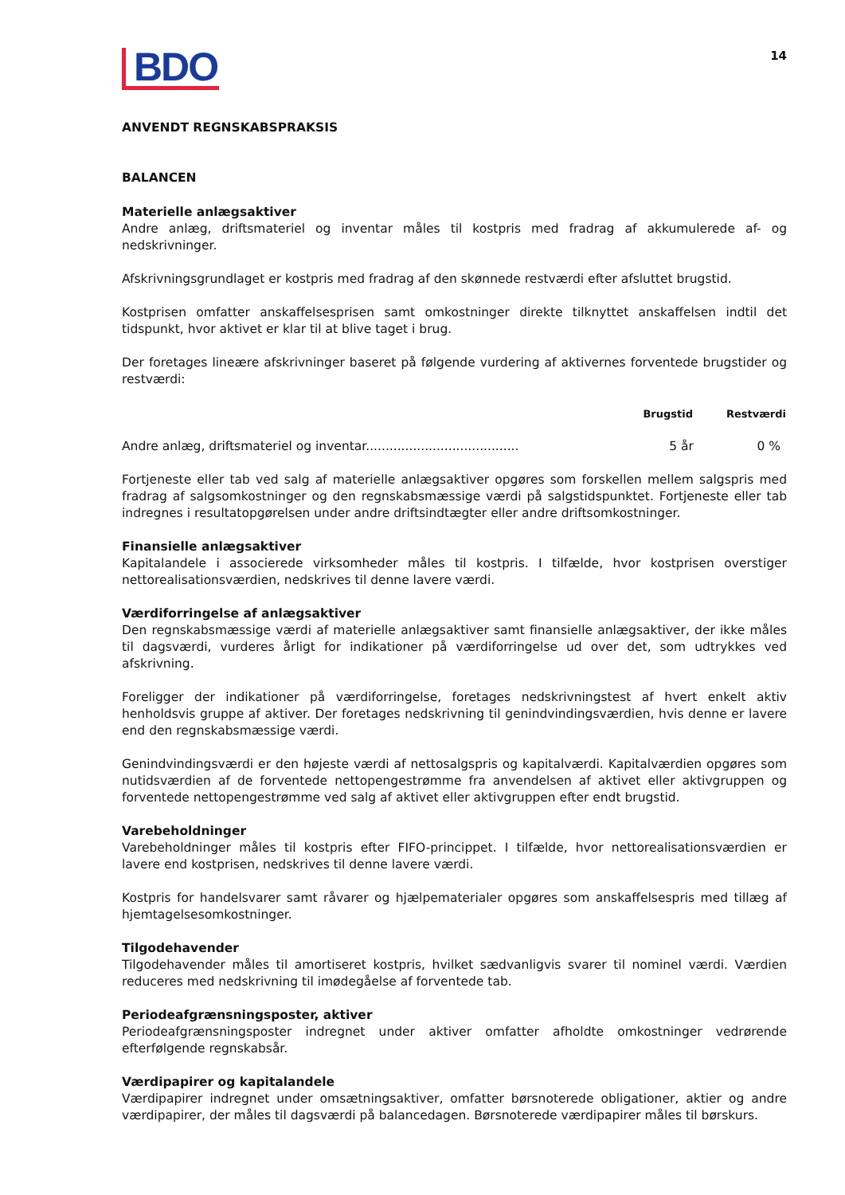BDO
14
ANVENDT REGNSKABSPRAKSIS
BALANCEN
Materielle anlægsaktiver
Andre anlæg, driftsmateriel og inventar måles til kostpris med fradrag af akkumulerede af- og nedskrivninger.
Afskrivningsgrundlaget er kostpris med fradrag af den skønnede restværdi efter afsluttet brugstid.
Kostprisen omfatter anskaffelsesprisen samt omkostninger direkte tilknyttet anskaffelsen indtil det tidspunkt, hvor aktivet er klar til at blive taget i brug.
Der foretages lineære afskrivninger baseret på følgende vurdering af aktivernes forventede brugstider og restværdi:
| | Brugstid | Restværdi |
| --- | --- | --- |
| Andre anlæg, driftsmateriel og inventar....................................... | 5 år | 0 % |
Fortjeneste eller tab ved salg af materielle anlægsaktiver opgøres som forskellen mellem salgspris med fradrag af salgsomkostninger og den regnskabsmæssige værdi på salgstidspunktet. Fortjeneste eller tab indregnes i resultatopgørelsen under andre driftsindtægter eller andre driftsomkostninger.
Finansielle anlægsaktiver
Kapitalandele i associerede virksomheder måles til kostpris. I tilfælde, hvor kostprisen overstiger nettorealisationsværdien, nedskrives til denne lavere værdi.
Værdiforringelse af anlægsaktiver
Den regnskabsmæssige værdi af materielle anlægsaktiver samt finansielle anlægsaktiver, der ikke måles til dagsværdi, vurderes årligt for indikationer på værdiforringelse ud over det, som udtrykkes ved afskrivning.
Foreligger der indikationer på værdiforringelse, foretages nedskrivningstest af hvert enkelt aktiv henholdsvis gruppe af aktiver. Der foretages nedskrivning til genindvindingsværdien, hvis denne er lavere end den regnskabsmæssige værdi.
Genindvindingsværdi er den højeste værdi af nettosalgspris og kapitalværdi. Kapitalværdien opgøres som nutidsværdien af de forventede nettopengestrømme fra anvendelsen af aktivet eller aktivgruppen og forventede nettopengestrømme ved salg af aktivet eller aktivgruppen efter endt brugstid.
Varebeholdninger
Varebeholdninger måles til kostpris efter FIFO-princippet. I tilfælde, hvor nettorealisationsværdien er lavere end kostprisen, nedskrives til denne lavere værdi.
Kostpris for handelsvarer samt råvarer og hjælpematerialer opgøres som anskaffelsespris med tillæg af hjemtagelsesomkostninger.
Tilgodehavender
Tilgodehavender måles til amortiseret kostpris, hvilket sædvanligvis svarer til nominel værdi. Værdien reduceres med nedskrivning til imødegåelse af forventede tab.
Periodeafgrænsningsposter, aktiver
Periodeafgrænsningsposter indregnet under aktiver omfatter afholdte omkostninger vedrørende efterfølgende regnskabsår.
Værdipapirer og kapitalandele
Værdipapirer indregnet under omsætningsaktiver, omfatter børsnoterede obligationer, aktier og andre værdipapirer, der måles til dagsværdi på balancedagen. Børsnoterede værdipapirer måles til børskurs.